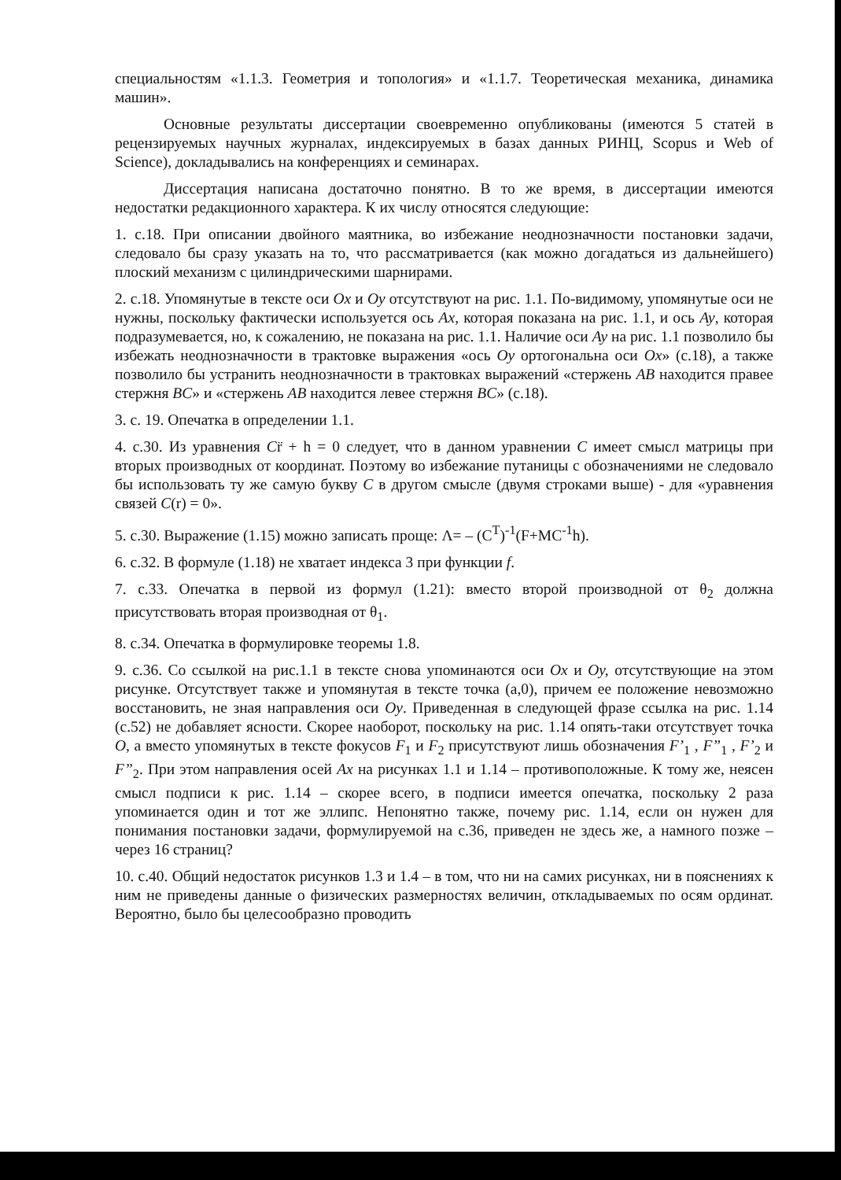специальностям «1.1.3. Геометрия и топология» и «1.1.7. Теоретическая механика, динамика машин».
Основные результаты диссертации своевременно опубликованы (имеются 5 статей в рецензируемых научных журналах, индексируемых в базах данных РИНЦ, Scopus и Web of Science), докладывались на конференциях и семинарах.
Диссертация написана достаточно понятно. В то же время, в диссертации имеются недостатки редакционного характера. К их числу относятся следующие:
1. с.18. При описании двойного маятника, во избежание неоднозначности постановки задачи, следовало бы сразу указать на то, что рассматривается (как можно догадаться из дальнейшего) плоский механизм с цилиндрическими шарнирами.
2. с.18. Упомянутые в тексте оси Ox и Oy отсутствуют на рис. 1.1. По-видимому, упомянутые оси не нужны, поскольку фактически используется ось Ax, которая показана на рис. 1.1, и ось Ay, которая подразумевается, но, к сожалению, не показана на рис. 1.1. Наличие оси Ay на рис. 1.1 позволило бы избежать неоднозначности в трактовке выражения «ось Oy ортогональна оси Ox» (с.18), а также позволило бы устранить неоднозначности в трактовках выражений «стержень AB находится правее стержня BC» и «стержень AB находится левее стержня BC» (с.18).
3. с. 19. Опечатка в определении 1.1.
4. с.30. Из уравнения Cr̈ + h = 0 следует, что в данном уравнении C имеет смысл матрицы при вторых производных от координат. Поэтому во избежание путаницы с обозначениями не следовало бы использовать ту же самую букву C в другом смысле (двумя строками выше) - для «уравнения связей C(r) = 0».
5. с.30. Выражение (1.15) можно записать проще: Λ= – (C<sup>T</sup>)<sup>-1</sup>(F+MC<sup>-1</sup>h).
6. с.32. В формуле (1.18) не хватает индекса 3 при функции f.
7. с.33. Опечатка в первой из формул (1.21): вместо второй производной от θ<sub>2</sub> должна присутствовать вторая производная от θ<sub>1</sub>.
8. с.34. Опечатка в формулировке теоремы 1.8.
9. с.36. Со ссылкой на рис.1.1 в тексте снова упоминаются оси Ox и Oy, отсутствующие на этом рисунке. Отсутствует также и упомянутая в тексте точка (a,0), причем ее положение невозможно восстановить, не зная направления оси Oy. Приведенная в следующей фразе ссылка на рис. 1.14 (с.52) не добавляет ясности. Скорее наоборот, поскольку на рис. 1.14 опять-таки отсутствует точка O, а вместо упомянутых в тексте фокусов F<sub>1</sub> и F<sub>2</sub> присутствуют лишь обозначения F’<sub>1</sub> , F”<sub>1</sub> , F’<sub>2</sub> и F”<sub>2</sub>. При этом направления осей Ax на рисунках 1.1 и 1.14 – противоположные. К тому же, неясен смысл подписи к рис. 1.14 – скорее всего, в подписи имеется опечатка, поскольку 2 раза упоминается один и тот же эллипс. Непонятно также, почему рис. 1.14, если он нужен для понимания постановки задачи, формулируемой на с.36, приведен не здесь же, а намного позже – через 16 страниц?
10. с.40. Общий недостаток рисунков 1.3 и 1.4 – в том, что ни на самих рисунках, ни в пояснениях к ним не приведены данные о физических размерностях величин, откладываемых по осям ординат. Вероятно, было бы целесообразно проводить